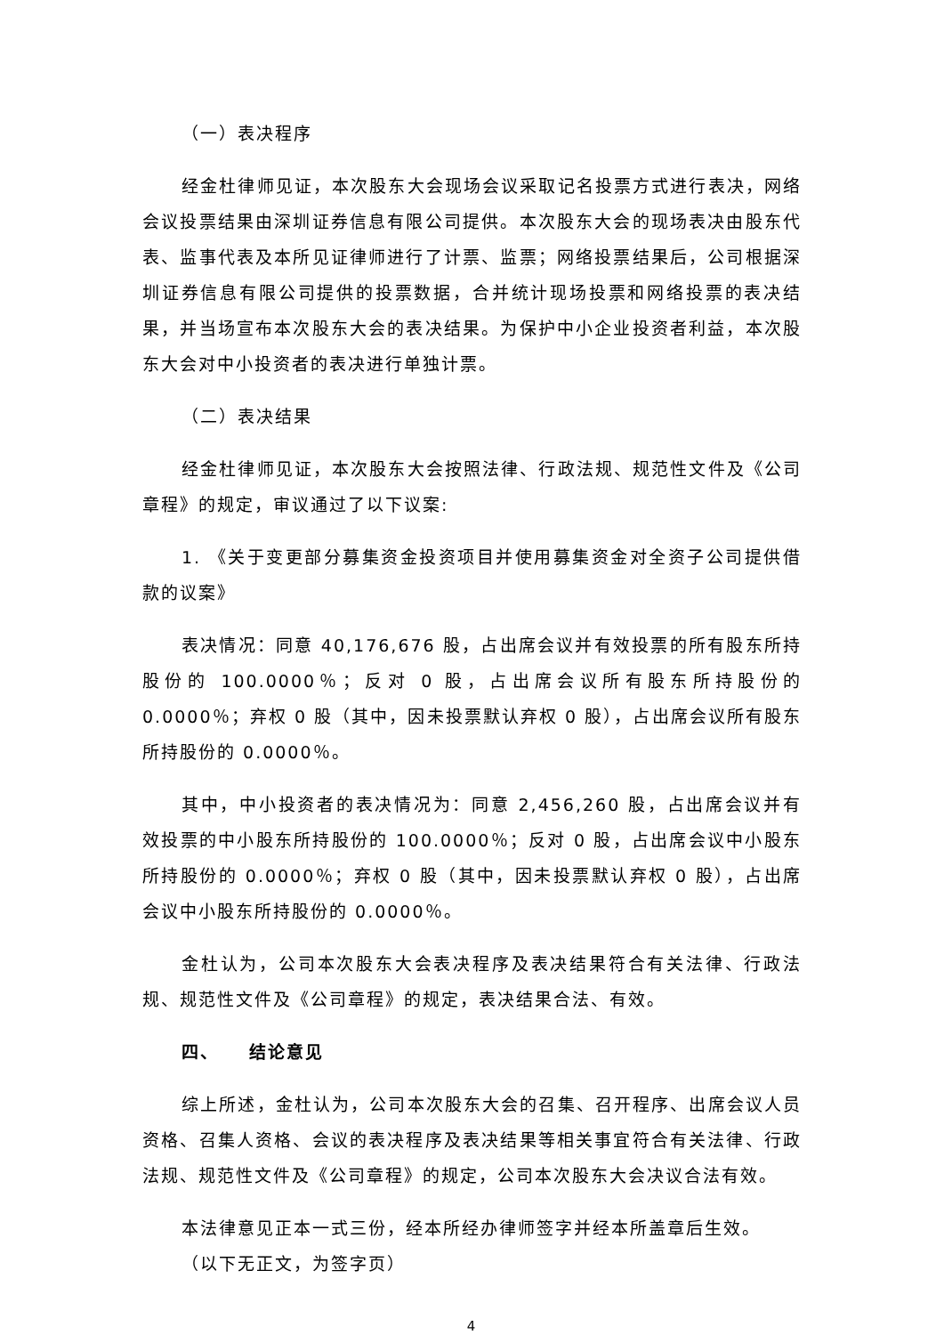（一）表决程序
经金杜律师见证，本次股东大会现场会议采取记名投票方式进行表决，网络会议投票结果由深圳证券信息有限公司提供。本次股东大会的现场表决由股东代表、监事代表及本所见证律师进行了计票、监票；网络投票结果后，公司根据深圳证券信息有限公司提供的投票数据，合并统计现场投票和网络投票的表决结果，并当场宣布本次股东大会的表决结果。为保护中小企业投资者利益，本次股东大会对中小投资者的表决进行单独计票。
（二）表决结果
经金杜律师见证，本次股东大会按照法律、行政法规、规范性文件及《公司章程》的规定，审议通过了以下议案:
1. 《关于变更部分募集资金投资项目并使用募集资金对全资子公司提供借款的议案》
表决情况：同意 40,176,676 股，占出席会议并有效投票的所有股东所持股份的 100.0000％；反对 0 股，占出席会议所有股东所持股份的 0.0000％；弃权 0 股（其中，因未投票默认弃权 0 股），占出席会议所有股东所持股份的 0.0000％。
其中，中小投资者的表决情况为：同意 2,456,260 股，占出席会议并有效投票的中小股东所持股份的 100.0000％；反对 0 股，占出席会议中小股东所持股份的 0.0000％；弃权 0 股（其中，因未投票默认弃权 0 股），占出席会议中小股东所持股份的 0.0000％。
金杜认为，公司本次股东大会表决程序及表决结果符合有关法律、行政法规、规范性文件及《公司章程》的规定，表决结果合法、有效。
四、 结论意见
综上所述，金杜认为，公司本次股东大会的召集、召开程序、出席会议人员资格、召集人资格、会议的表决程序及表决结果等相关事宜符合有关法律、行政法规、规范性文件及《公司章程》的规定，公司本次股东大会决议合法有效。
本法律意见正本一式三份，经本所经办律师签字并经本所盖章后生效。
（以下无正文，为签字页）
4